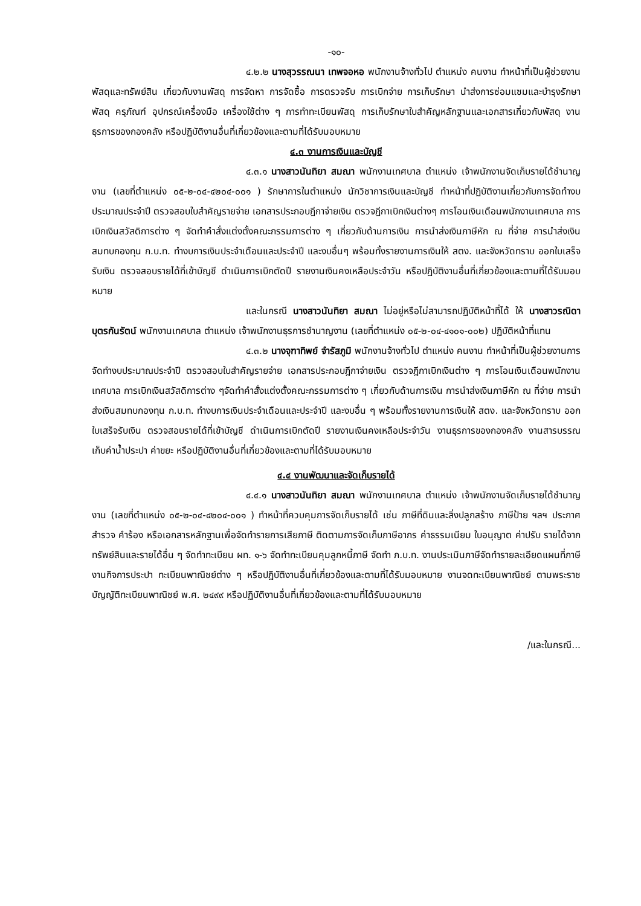-๑๐-
๔.๒.๒ นางสุวรรณนา เทพจอหอ พนักงานจ้างทั่วไป ตำแหน่ง คนงาน ทำหน้าที่เป็นผู้ช่วยงานพัสดุและทรัพย์สิน เกี่ยวกับงานพัสดุ การจัดหา การจัดซื้อ การตรวจรับ การเบิกจ่าย การเก็บรักษา นำส่งการซ่อมแซมและบำรุงรักษาพัสดุ ครุภัณฑ์ อุปกรณ์เครื่องมือ เครื่องใช้ต่าง ๆ การทำทะเบียนพัสดุ การเก็บรักษาใบสำคัญหลักฐานและเอกสารเกี่ยวกับพัสดุ งานธุรการของกองคลัง หรือปฏิบัติงานอื่นที่เกี่ยวข้องและตามที่ได้รับมอบหมาย
๔.๓ งานการเงินและบัญชี
๔.๓.๑ นางสาวนันทิยา สมณา พนักงานเทศบาล ตำแหน่ง เจ้าพนักงานจัดเก็บรายได้ชำนาญงาน (เลขที่ตำแหน่ง ๐๕-๒-๐๔-๔๒๐๔-๐๐๑ ) รักษาการในตำแหน่ง นักวิชาการเงินและบัญชี ทำหน้าที่ปฏิบัติงานเกี่ยวกับการจัดทำงบประมาณประจำปี ตรวจสอบใบสำคัญรายจ่าย เอกสารประกอบฎีกาจ่ายเงิน ตรวจฎีกาเบิกเงินต่างๆ การโอนเงินเดือนพนักงานเทศบาล การเบิกเงินสวัสดิการต่าง ๆ จัดทำคำสั่งแต่งตั้งคณะกรรมการต่าง ๆ เกี่ยวกับด้านการเงิน การนำส่งเงินภาษีหัก ณ ที่จ่าย การนำส่งเงินสมทบกองทุน ก.บ.ท. ทำงบการเงินประจำเดือนและประจำปี และงบอื่นๆ พร้อมทั้งรายงานการเงินให้ สตง. และจังหวัดทราบ ออกใบเสร็จรับเงิน ตรวจสอบรายได้ที่เข้าบัญชี ดำเนินการเบิกตัดปี รายงานเงินคงเหลือประจำวัน หรือปฏิบัติงานอื่นที่เกี่ยวข้องและตามที่ได้รับมอบหมาย
และในกรณี นางสาวนันทิยา สมณา ไม่อยู่หรือไม่สามารถปฏิบัติหน้าที่ได้ ให้ นางสาวรณิดา บุตรกันรัตน์ พนักงานเทศบาล ตำแหน่ง เจ้าพนักงานธุรการชำนาญงาน (เลขที่ตำแหน่ง ๐๕-๒-๐๔-๔๑๐๑-๐๐๒) ปฏิบัติหน้าที่แทน
๔.๓.๒ นางจุฑาทิพย์ จำรัสภูมิ พนักงานจ้างทั่วไป ตำแหน่ง คนงาน ทำหน้าที่เป็นผู้ช่วยงานการจัดทำงบประมาณประจำปี ตรวจสอบใบสำคัญรายจ่าย เอกสารประกอบฎีกาจ่ายเงิน ตรวจฎีกาเบิกเงินต่าง ๆ การโอนเงินเดือนพนักงานเทศบาล การเบิกเงินสวัสดิการต่าง ๆจัดทำคำสั่งแต่งตั้งคณะกรรมการต่าง ๆ เกี่ยวกับด้านการเงิน การนำส่งเงินภาษีหัก ณ ที่จ่าย การนำส่งเงินสมทบกองทุน ก.บ.ท. ทำงบการเงินประจำเดือนและประจำปี และงบอื่น ๆ พร้อมทั้งรายงานการเงินให้ สตง. และจังหวัดทราบ ออกใบเสร็จรับเงิน ตรวจสอบรายได้ที่เข้าบัญชี ดำเนินการเบิกตัดปี รายงานเงินคงเหลือประจำวัน งานธุรการของกองคลัง งานสารบรรณ เก็บค่าน้ำประปา ค่าขยะ หรือปฏิบัติงานอื่นที่เกี่ยวข้องและตามที่ได้รับมอบหมาย
๔.๔ งานพัฒนาและจัดเก็บรายได้
๔.๔.๑ นางสาวนันทิยา สมณา พนักงานเทศบาล ตำแหน่ง เจ้าพนักงานจัดเก็บรายได้ชำนาญงาน (เลขที่ตำแหน่ง ๐๕-๒-๐๔-๔๒๐๔-๐๐๑ ) ทำหน้าที่ควบคุมการจัดเก็บรายได้ เช่น ภาษีที่ดินและสิ่งปลูกสร้าง ภาษีป้าย ฯลฯ ประกาศ สำรวจ คำร้อง หรือเอกสารหลักฐานเพื่อจัดทำรายการเสียภาษี ติดตามการจัดเก็บภาษีอากร ค่าธรรมเนียม ใบอนุญาต ค่าปรับ รายได้จากทรัพย์สินและรายได้อื่น ๆ จัดทำทะเบียน ผท. ๑-๖ จัดทำทะเบียนคุมลูกหนี้ภาษี จัดทำ ภ.บ.ท. งานประเมินภาษีจัดทำรายละเอียดแผนที่ภาษี งานกิจการประปา ทะเบียนพาณิชย์ต่าง ๆ หรือปฏิบัติงานอื่นที่เกี่ยวข้องและตามที่ได้รับมอบหมาย งานจดทะเบียนพาณิชย์ ตามพระราชบัญญัติทะเบียนพาณิชย์ พ.ศ. ๒๔๙๙ หรือปฏิบัติงานอื่นที่เกี่ยวข้องและตามที่ได้รับมอบหมาย
/และในกรณี...